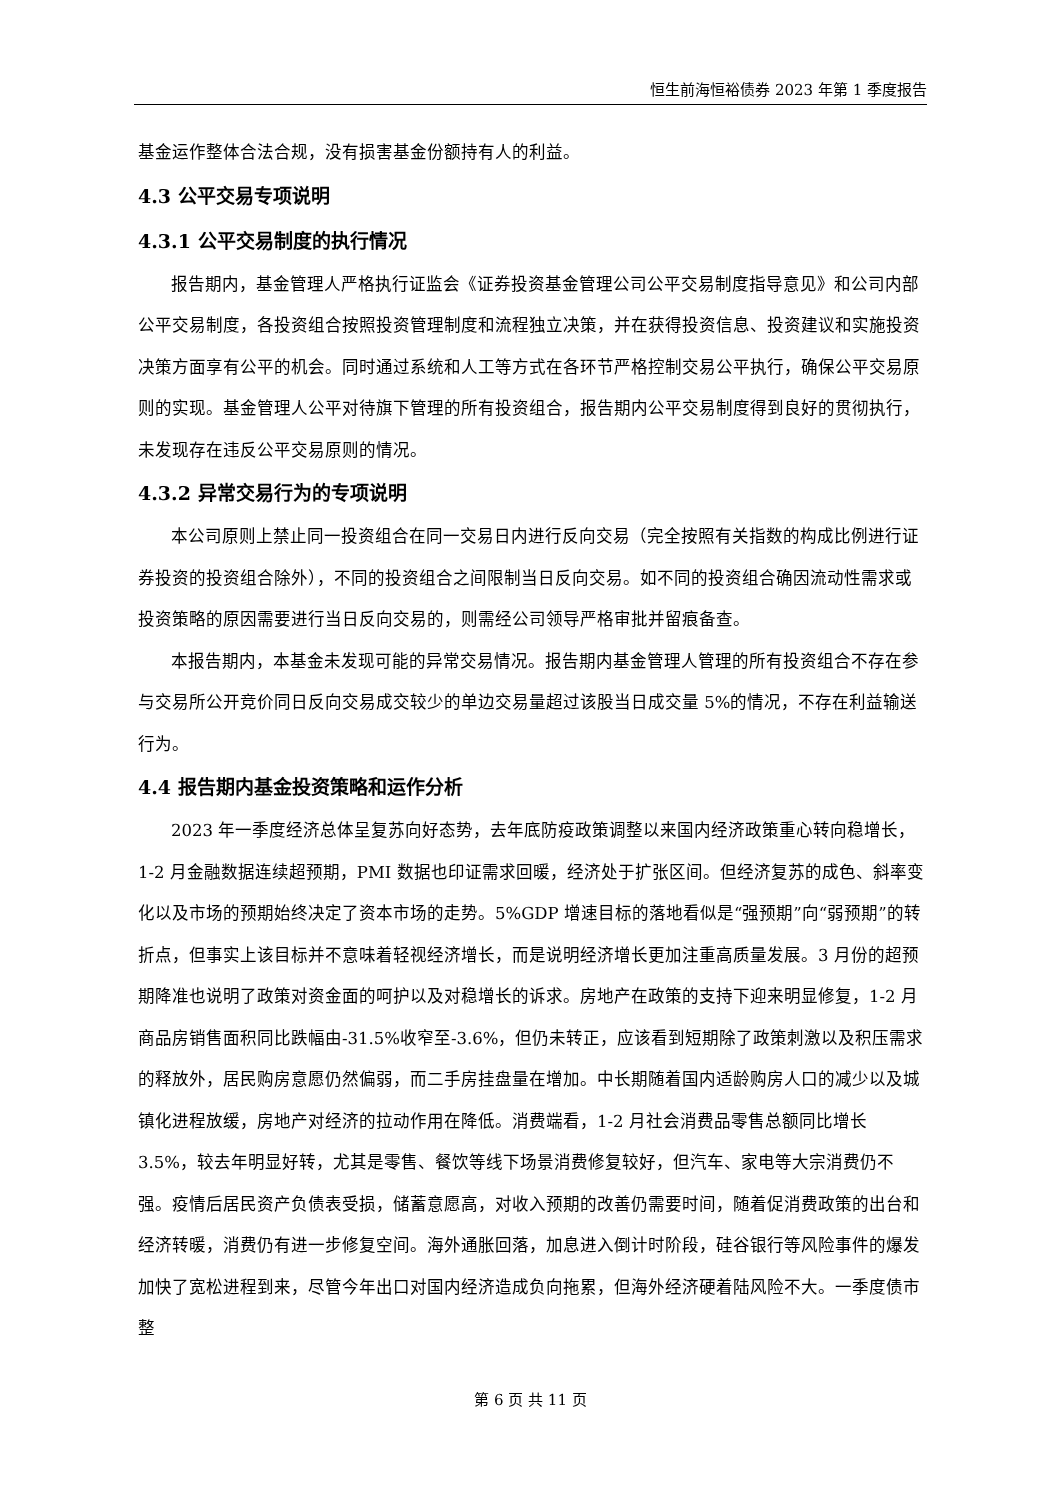恒生前海恒裕债券 2023 年第 1 季度报告
基金运作整体合法合规，没有损害基金份额持有人的利益。
4.3 公平交易专项说明
4.3.1 公平交易制度的执行情况
报告期内，基金管理人严格执行证监会《证券投资基金管理公司公平交易制度指导意见》和公司内部公平交易制度，各投资组合按照投资管理制度和流程独立决策，并在获得投资信息、投资建议和实施投资决策方面享有公平的机会。同时通过系统和人工等方式在各环节严格控制交易公平执行，确保公平交易原则的实现。基金管理人公平对待旗下管理的所有投资组合，报告期内公平交易制度得到良好的贯彻执行，未发现存在违反公平交易原则的情况。
4.3.2 异常交易行为的专项说明
本公司原则上禁止同一投资组合在同一交易日内进行反向交易（完全按照有关指数的构成比例进行证券投资的投资组合除外），不同的投资组合之间限制当日反向交易。如不同的投资组合确因流动性需求或投资策略的原因需要进行当日反向交易的，则需经公司领导严格审批并留痕备查。
本报告期内，本基金未发现可能的异常交易情况。报告期内基金管理人管理的所有投资组合不存在参与交易所公开竞价同日反向交易成交较少的单边交易量超过该股当日成交量 5%的情况，不存在利益输送行为。
4.4 报告期内基金投资策略和运作分析
2023 年一季度经济总体呈复苏向好态势，去年底防疫政策调整以来国内经济政策重心转向稳增长，1-2 月金融数据连续超预期，PMI 数据也印证需求回暖，经济处于扩张区间。但经济复苏的成色、斜率变化以及市场的预期始终决定了资本市场的走势。5%GDP 增速目标的落地看似是“强预期”向“弱预期”的转折点，但事实上该目标并不意味着轻视经济增长，而是说明经济增长更加注重高质量发展。3 月份的超预期降准也说明了政策对资金面的呵护以及对稳增长的诉求。房地产在政策的支持下迎来明显修复，1-2 月商品房销售面积同比跌幅由-31.5%收窄至-3.6%，但仍未转正，应该看到短期除了政策刺激以及积压需求的释放外，居民购房意愿仍然偏弱，而二手房挂盘量在增加。中长期随着国内适龄购房人口的减少以及城镇化进程放缓，房地产对经济的拉动作用在降低。消费端看，1-2 月社会消费品零售总额同比增长 3.5%，较去年明显好转，尤其是零售、餐饮等线下场景消费修复较好，但汽车、家电等大宗消费仍不强。疫情后居民资产负债表受损，储蓄意愿高，对收入预期的改善仍需要时间，随着促消费政策的出台和经济转暖，消费仍有进一步修复空间。海外通胀回落，加息进入倒计时阶段，硅谷银行等风险事件的爆发加快了宽松进程到来，尽管今年出口对国内经济造成负向拖累，但海外经济硬着陆风险不大。一季度债市整
第 6 页 共 11 页